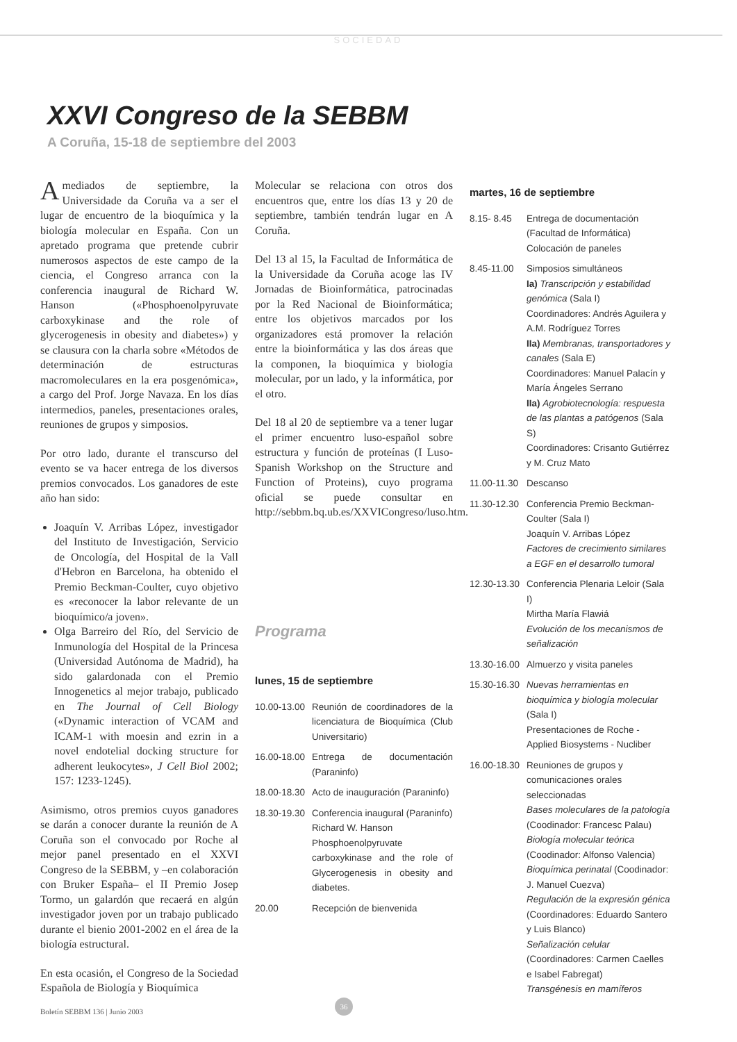SOCIEDAD
XXVI Congreso de la SEBBM
A Coruña, 15-18 de septiembre del 2003
A mediados de septiembre, la Universidade da Coruña va a ser el lugar de encuentro de la bioquímica y la biología molecular en España. Con un apretado programa que pretende cubrir numerosos aspectos de este campo de la ciencia, el Congreso arranca con la conferencia inaugural de Richard W. Hanson («Phosphoenolpyruvate carboxykinase and the role of glycerogenesis in obesity and diabetes») y se clausura con la charla sobre «Métodos de determinación de estructuras macromoleculares en la era posgenómica», a cargo del Prof. Jorge Navaza. En los días intermedios, paneles, presentaciones orales, reuniones de grupos y simposios.
Por otro lado, durante el transcurso del evento se va hacer entrega de los diversos premios convocados. Los ganadores de este año han sido:
Joaquín V. Arribas López, investigador del Instituto de Investigación, Servicio de Oncología, del Hospital de la Vall d'Hebron en Barcelona, ha obtenido el Premio Beckman-Coulter, cuyo objetivo es «reconocer la labor relevante de un bioquímico/a joven».
Olga Barreiro del Río, del Servicio de Inmunología del Hospital de la Princesa (Universidad Autónoma de Madrid), ha sido galardonada con el Premio Innogenetics al mejor trabajo, publicado en The Journal of Cell Biology («Dynamic interaction of VCAM and ICAM-1 with moesin and ezrin in a novel endotelial docking structure for adherent leukocytes», J Cell Biol 2002; 157: 1233-1245).
Asimismo, otros premios cuyos ganadores se darán a conocer durante la reunión de A Coruña son el convocado por Roche al mejor panel presentado en el XXVI Congreso de la SEBBM, y –en colaboración con Bruker España– el II Premio Josep Tormo, un galardón que recaerá en algún investigador joven por un trabajo publicado durante el bienio 2001-2002 en el área de la biología estructural.
En esta ocasión, el Congreso de la Sociedad Española de Biología y Bioquímica
Molecular se relaciona con otros dos encuentros que, entre los días 13 y 20 de septiembre, también tendrán lugar en A Coruña.
Del 13 al 15, la Facultad de Informática de la Universidade da Coruña acoge las IV Jornadas de Bioinformática, patrocinadas por la Red Nacional de Bioinformática; entre los objetivos marcados por los organizadores está promover la relación entre la bioinformática y las dos áreas que la componen, la bioquímica y biología molecular, por un lado, y la informática, por el otro.
Del 18 al 20 de septiembre va a tener lugar el primer encuentro luso-español sobre estructura y función de proteínas (I Luso-Spanish Workshop on the Structure and Function of Proteins), cuyo programa oficial se puede consultar en http://sebbm.bq.ub.es/XXVICongreso/luso.htm.
Programa
lunes, 15 de septiembre
| 10.00-13.00 | Reunión de coordinadores de la licenciatura de Bioquímica (Club Universitario) |
| 16.00-18.00 | Entrega de documentación (Paraninfo) |
| 18.00-18.30 | Acto de inauguración (Paraninfo) |
| 18.30-19.30 | Conferencia inaugural (Paraninfo) Richard W. Hanson Phosphoenolpyruvate carboxykinase and the role of Glycerogenesis in obesity and diabetes. |
| 20.00 | Recepción de bienvenida |
martes, 16 de septiembre
| 8.15- 8.45 | Entrega de documentación (Facultad de Informática) Colocación de paneles |
| 8.45-11.00 | Simposios simultáneos Ia) Transcripción y estabilidad genómica (Sala I) Coordinadores: Andrés Aguilera y A.M. Rodríguez Torres IIa) Membranas, transportadores y canales (Sala E) Coordinadores: Manuel Palacín y María Ángeles Serrano IIa) Agrobiotecnología: respuesta de las plantas a patógenos (Sala S) Coordinadores: Crisanto Gutiérrez y M. Cruz Mato |
| 11.00-11.30 | Descanso |
| 11.30-12.30 | Conferencia Premio Beckman-Coulter (Sala I) Joaquín V. Arribas López Factores de crecimiento similares a EGF en el desarrollo tumoral |
| 12.30-13.30 | Conferencia Plenaria Leloir (Sala I) Mirtha María Flawiá Evolución de los mecanismos de señalización |
| 13.30-16.00 | Almuerzo y visita paneles |
| 15.30-16.30 | Nuevas herramientas en bioquímica y biología molecular (Sala I) Presentaciones de Roche - Applied Biosystems - Nucliber |
| 16.00-18.30 | Reuniones de grupos y comunicaciones orales seleccionadas Bases moleculares de la patología (Coodinador: Francesc Palau) Biología molecular teórica (Coodinador: Alfonso Valencia) Bioquímica perinatal (Coodinador: J. Manuel Cuezva) Regulación de la expresión génica (Coordinadores: Eduardo Santero y Luis Blanco) Señalización celular (Coordinadores: Carmen Caelles e Isabel Fabregat) Transgénesis en mamíferos |
36
Boletín SEBBM 136 | Junio 2003